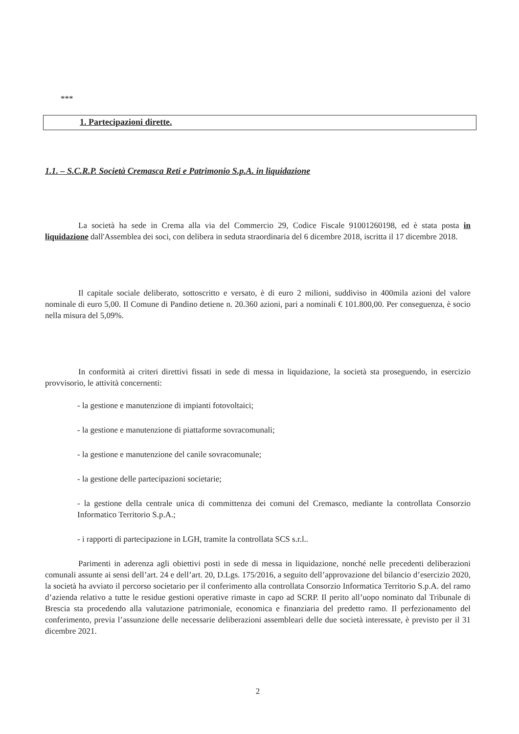***
1. Partecipazioni dirette.
1.1. – S.C.R.P. Società Cremasca Reti e Patrimonio S.p.A. in liquidazione
La società ha sede in Crema alla via del Commercio 29, Codice Fiscale 91001260198, ed è stata posta in liquidazione dall'Assemblea dei soci, con delibera in seduta straordinaria del 6 dicembre 2018, iscritta il 17 dicembre 2018.
Il capitale sociale deliberato, sottoscritto e versato, è di euro 2 milioni, suddiviso in 400mila azioni del valore nominale di euro 5,00. Il Comune di Pandino detiene n. 20.360 azioni, pari a nominali € 101.800,00. Per conseguenza, è socio nella misura del 5,09%.
In conformità ai criteri direttivi fissati in sede di messa in liquidazione, la società sta proseguendo, in esercizio provvisorio, le attività concernenti:
- la gestione e manutenzione di impianti fotovoltaici;
- la gestione e manutenzione di piattaforme sovracomunali;
- la gestione e manutenzione del canile sovracomunale;
- la gestione delle partecipazioni societarie;
- la gestione della centrale unica di committenza dei comuni del Cremasco, mediante la controllata Consorzio Informatico Territorio S.p.A.;
- i rapporti di partecipazione in LGH, tramite la controllata SCS s.r.l..
Parimenti in aderenza agli obiettivi posti in sede di messa in liquidazione, nonché nelle precedenti deliberazioni comunali assunte ai sensi dell’art. 24 e dell’art. 20, D.Lgs. 175/2016, a seguito dell’approvazione del bilancio d’esercizio 2020, la società ha avviato il percorso societario per il conferimento alla controllata Consorzio Informatica Territorio S.p.A. del ramo d’azienda relativo a tutte le residue gestioni operative rimaste in capo ad SCRP. Il perito all’uopo nominato dal Tribunale di Brescia sta procedendo alla valutazione patrimoniale, economica e finanziaria del predetto ramo. Il perfezionamento del conferimento, previa l’assunzione delle necessarie deliberazioni assembleari delle due società interessate, è previsto per il 31 dicembre 2021.
2